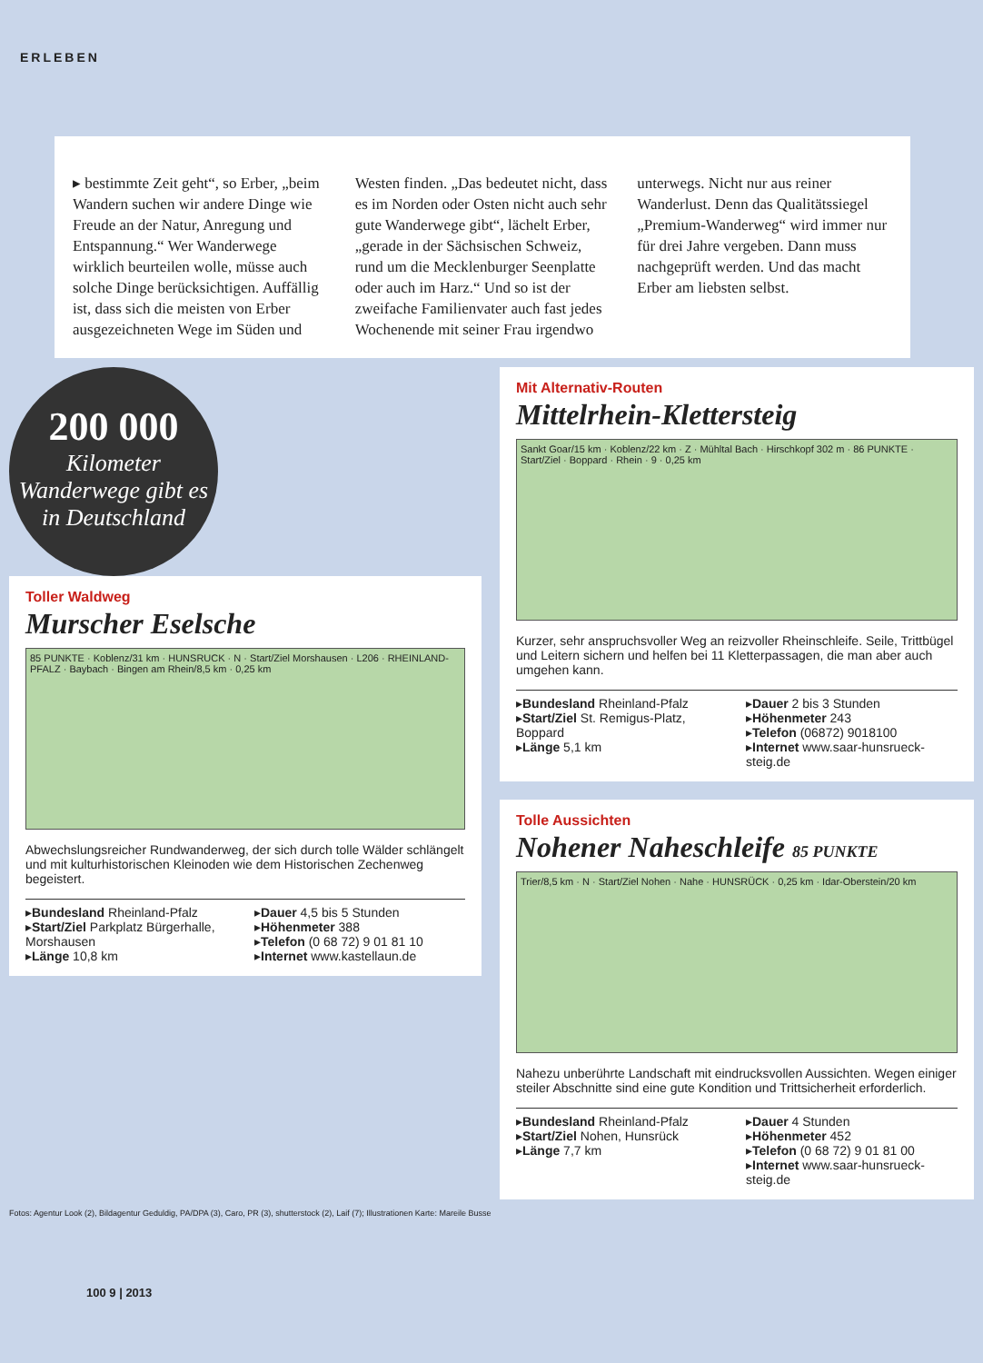ERLEBEN
▸ bestimmte Zeit geht“, so Erber, „beim Wandern suchen wir andere Dinge wie Freude an der Natur, Anregung und Entspannung.“ Wer Wanderwege wirklich beurteilen wolle, müsse auch solche Dinge berücksichtigen. Auffällig ist, dass sich die meisten von Erber ausgezeichneten Wege im Süden und Westen finden. „Das bedeutet nicht, dass es im Norden oder Osten nicht auch sehr gute Wanderwege gibt“, lächelt Erber, „gerade in der Sächsischen Schweiz, rund um die Mecklenburger Seenplatte oder auch im Harz.“ Und so ist der zweifache Familienvater auch fast jedes Wochenende mit seiner Frau irgendwo unterwegs. Nicht nur aus reiner Wanderlust. Denn das Qualitätssiegel „Premium-Wanderweg“ wird immer nur für drei Jahre vergeben. Dann muss nachgeprüft werden. Und das macht Erber am liebsten selbst.
200 000
Kilometer Wanderwege gibt es in Deutschland
Toller Waldweg
Murscher Eselsche
85 PUNKTE · Koblenz/31 km · HUNSRUCK · N · Start/Ziel Morshausen · L206 · RHEINLAND-PFALZ · Baybach · Bingen am Rhein/8,5 km · 0,25 km
Abwechslungsreicher Rundwanderweg, der sich durch tolle Wälder schlängelt und mit kulturhistorischen Kleinoden wie dem Historischen Zechenweg begeistert.
▸Bundesland Rheinland-Pfalz
▸Start/Ziel Parkplatz Bürgerhalle, Morshausen
▸Länge 10,8 km
▸Dauer 4,5 bis 5 Stunden
▸Höhenmeter 388
▸Telefon (0 68 72) 9 01 81 10
▸Internet www.kastellaun.de
Mit Alternativ-Routen
Mittelrhein-Klettersteig
Sankt Goar/15 km · Koblenz/22 km · Z · Mühltal Bach · Hirschkopf 302 m · 86 PUNKTE · Start/Ziel · Boppard · Rhein · 9 · 0,25 km
Kurzer, sehr anspruchsvoller Weg an reizvoller Rheinschleife. Seile, Trittbügel und Leitern sichern und helfen bei 11 Kletterpassagen, die man aber auch umgehen kann.
▸Bundesland Rheinland-Pfalz
▸Start/Ziel St. Remigus-Platz, Boppard
▸Länge 5,1 km
▸Dauer 2 bis 3 Stunden
▸Höhenmeter 243
▸Telefon (06872) 9018100
▸Internet www.saar-hunsrueck-steig.de
Tolle Aussichten
Nohener Naheschleife 85 PUNKTE
Trier/8,5 km · N · Start/Ziel Nohen · Nahe · HUNSRÜCK · 0,25 km · Idar-Oberstein/20 km
Nahezu unberührte Landschaft mit eindrucksvollen Aussichten. Wegen einiger steiler Abschnitte sind eine gute Kondition und Trittsicherheit erforderlich.
▸Bundesland Rheinland-Pfalz
▸Start/Ziel Nohen, Hunsrück
▸Länge 7,7 km
▸Dauer 4 Stunden
▸Höhenmeter 452
▸Telefon (0 68 72) 9 01 81 00
▸Internet www.saar-hunsrueck-steig.de
Fotos: Agentur Look (2), Bildagentur Geduldig, PA/DPA (3), Caro, PR (3), shutterstock (2), Laif (7); Illustrationen Karte: Mareile Busse
100 9 | 2013